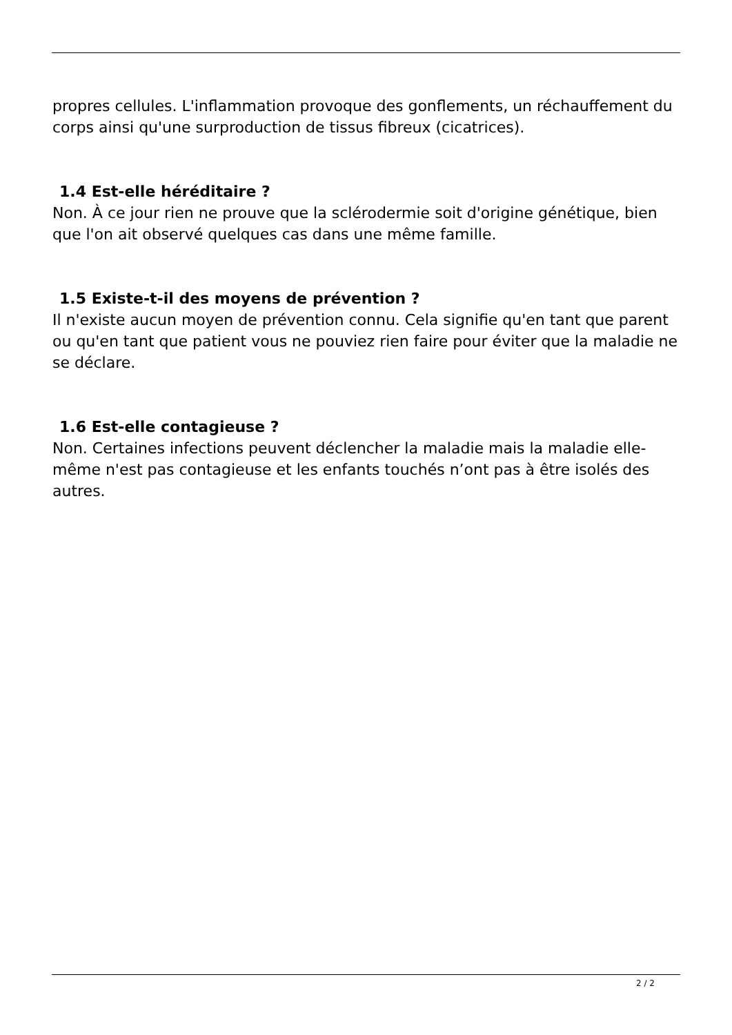propres cellules. L'inflammation provoque des gonflements, un réchauffement du corps ainsi qu'une surproduction de tissus fibreux (cicatrices).
1.4 Est-elle héréditaire ?
Non. À ce jour rien ne prouve que la sclérodermie soit d'origine génétique, bien que l'on ait observé quelques cas dans une même famille.
1.5 Existe-t-il des moyens de prévention ?
Il n'existe aucun moyen de prévention connu. Cela signifie qu'en tant que parent ou qu'en tant que patient vous ne pouviez rien faire pour éviter que la maladie ne se déclare.
1.6 Est-elle contagieuse ?
Non. Certaines infections peuvent déclencher la maladie mais la maladie elle-même n'est pas contagieuse et les enfants touchés n’ont pas à être isolés des autres.
2 / 2